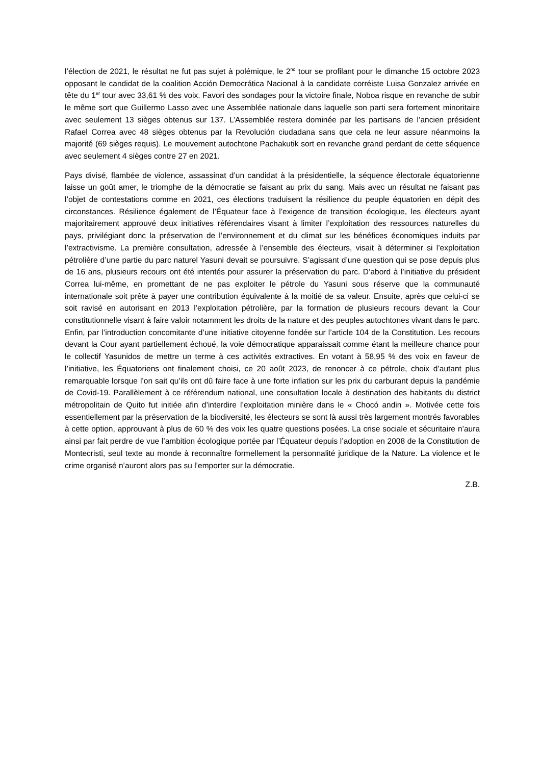l’élection de 2021, le résultat ne fut pas sujet à polémique, le 2<sup>nd</sup> tour se profilant pour le dimanche 15 octobre 2023 opposant le candidat de la coalition Acción Democrática Nacional à la candidate corréiste Luisa Gonzalez arrivée en tête du 1<sup>er</sup> tour avec 33,61 % des voix. Favori des sondages pour la victoire finale, Noboa risque en revanche de subir le même sort que Guillermo Lasso avec une Assemblée nationale dans laquelle son parti sera fortement minoritaire avec seulement 13 sièges obtenus sur 137. L’Assemblée restera dominée par les partisans de l’ancien président Rafael Correa avec 48 sièges obtenus par la Revolución ciudadana sans que cela ne leur assure néanmoins la majorité (69 sièges requis). Le mouvement autochtone Pachakutik sort en revanche grand perdant de cette séquence avec seulement 4 sièges contre 27 en 2021.
Pays divisé, flambée de violence, assassinat d’un candidat à la présidentielle, la séquence électorale équatorienne laisse un goût amer, le triomphe de la démocratie se faisant au prix du sang. Mais avec un résultat ne faisant pas l’objet de contestations comme en 2021, ces élections traduisent la résilience du peuple équatorien en dépit des circonstances. Résilience également de l’Équateur face à l’exigence de transition écologique, les électeurs ayant majoritairement approuvé deux initiatives référendaires visant à limiter l’exploitation des ressources naturelles du pays, privilégiant donc la préservation de l’environnement et du climat sur les bénéfices économiques induits par l’extractivisme. La première consultation, adressée à l’ensemble des électeurs, visait à déterminer si l’exploitation pétrolière d’une partie du parc naturel Yasuni devait se poursuivre. S’agissant d’une question qui se pose depuis plus de 16 ans, plusieurs recours ont été intentés pour assurer la préservation du parc. D’abord à l’initiative du président Correa lui-même, en promettant de ne pas exploiter le pétrole du Yasuni sous réserve que la communauté internationale soit prête à payer une contribution équivalente à la moitié de sa valeur. Ensuite, après que celui-ci se soit ravisé en autorisant en 2013 l’exploitation pétrolière, par la formation de plusieurs recours devant la Cour constitutionnelle visant à faire valoir notamment les droits de la nature et des peuples autochtones vivant dans le parc. Enfin, par l’introduction concomitante d’une initiative citoyenne fondée sur l’article 104 de la Constitution. Les recours devant la Cour ayant partiellement échoué, la voie démocratique apparaissait comme étant la meilleure chance pour le collectif Yasunidos de mettre un terme à ces activités extractives. En votant à 58,95 % des voix en faveur de l’initiative, les Équatoriens ont finalement choisi, ce 20 août 2023, de renoncer à ce pétrole, choix d’autant plus remarquable lorsque l’on sait qu’ils ont dû faire face à une forte inflation sur les prix du carburant depuis la pandémie de Covid-19. Parallèlement à ce référendum national, une consultation locale à destination des habitants du district métropolitain de Quito fut initiée afin d’interdire l’exploitation minière dans le « Chocó andin ». Motivée cette fois essentiellement par la préservation de la biodiversité, les électeurs se sont là aussi très largement montrés favorables à cette option, approuvant à plus de 60 % des voix les quatre questions posées. La crise sociale et sécuritaire n’aura ainsi par fait perdre de vue l’ambition écologique portée par l’Équateur depuis l’adoption en 2008 de la Constitution de Montecristi, seul texte au monde à reconnaître formellement la personnalité juridique de la Nature. La violence et le crime organisé n’auront alors pas su l’emporter sur la démocratie.
Z.B.